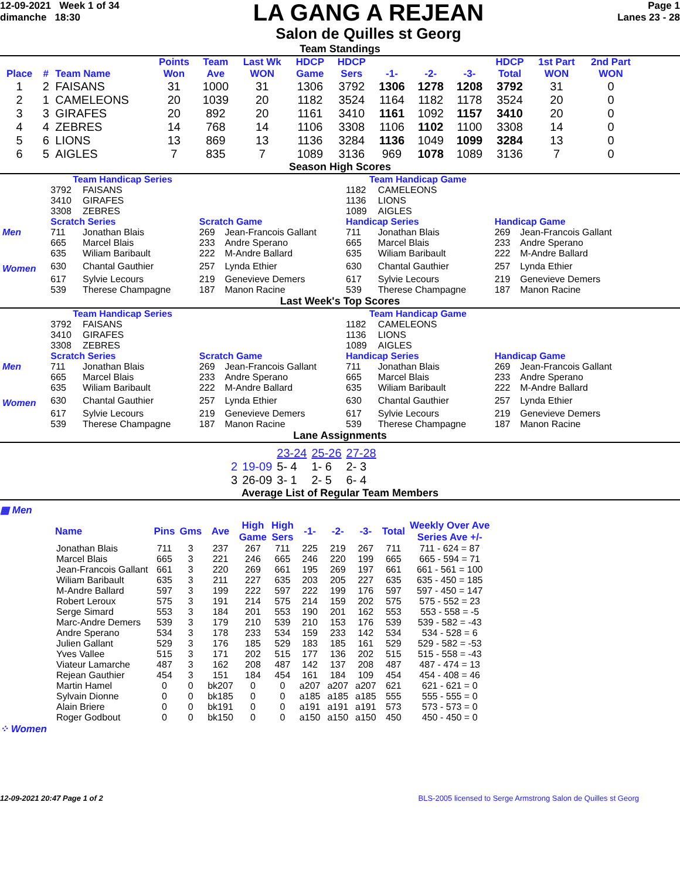12-09-2021 Week 1 of 34
dimanche 18:30
LA GANG A REJEAN
Salon de Quilles st Georg
Page 1
Lanes 23 - 28
Team Standings
| Place | # | Team Name | Points Won | Team Ave | Last Wk WON | HDCP Game | HDCP Sers | -1- | -2- | -3- | HDCP Total | 1st Part WON | 2nd Part WON |
| --- | --- | --- | --- | --- | --- | --- | --- | --- | --- | --- | --- | --- | --- |
| 1 | 2 | FAISANS | 31 | 1000 | 31 | 1306 | 3792 | 1306 | 1278 | 1208 | 3792 | 31 | 0 |
| 2 | 1 | CAMELEONS | 20 | 1039 | 20 | 1182 | 3524 | 1164 | 1182 | 1178 | 3524 | 20 | 0 |
| 3 | 3 | GIRAFES | 20 | 892 | 20 | 1161 | 3410 | 1161 | 1092 | 1157 | 3410 | 20 | 0 |
| 4 | 4 | ZEBRES | 14 | 768 | 14 | 1106 | 3308 | 1106 | 1102 | 1100 | 3308 | 14 | 0 |
| 5 | 6 | LIONS | 13 | 869 | 13 | 1136 | 3284 | 1136 | 1049 | 1099 | 3284 | 13 | 0 |
| 6 | 5 | AIGLES | 7 | 835 | 7 | 1089 | 3136 | 969 | 1078 | 1089 | 3136 | 7 | 0 |
Season High Scores
| | Team Handicap Series | | | | Team Handicap Game | | | |
| | 3792 | FAISANS | | | 1182 | CAMELEONS | | |
| | 3410 | GIRAFES | | | 1136 | LIONS | | |
| | 3308 | ZEBRES | | | 1089 | AIGLES | | |
| | Scratch Series | | Scratch Game | | Handicap Series | | Handicap Game | |
| Men | 711 | Jonathan Blais | 269 | Jean-Francois Gallant | 711 | Jonathan Blais | 269 | Jean-Francois Gallant |
| | 665 | Marcel Blais | 233 | Andre Sperano | 665 | Marcel Blais | 233 | Andre Sperano |
| | 635 | Wiliam Baribault | 222 | M-Andre Ballard | 635 | Wiliam Baribault | 222 | M-Andre Ballard |
| Women | 630 | Chantal Gauthier | 257 | Lynda Ethier | 630 | Chantal Gauthier | 257 | Lynda Ethier |
| | 617 | Sylvie Lecours | 219 | Genevieve Demers | 617 | Sylvie Lecours | 219 | Genevieve Demers |
| | 539 | Therese Champagne | 187 | Manon Racine | 539 | Therese Champagne | 187 | Manon Racine |
Last Week's Top Scores
| | Team Handicap Series | | | | Team Handicap Game | | | |
| | 3792 | FAISANS | | | 1182 | CAMELEONS | | |
| | 3410 | GIRAFES | | | 1136 | LIONS | | |
| | 3308 | ZEBRES | | | 1089 | AIGLES | | |
| | Scratch Series | | Scratch Game | | Handicap Series | | Handicap Game | |
| Men | 711 | Jonathan Blais | 269 | Jean-Francois Gallant | 711 | Jonathan Blais | 269 | Jean-Francois Gallant |
| | 665 | Marcel Blais | 233 | Andre Sperano | 665 | Marcel Blais | 233 | Andre Sperano |
| | 635 | Wiliam Baribault | 222 | M-Andre Ballard | 635 | Wiliam Baribault | 222 | M-Andre Ballard |
| Women | 630 | Chantal Gauthier | 257 | Lynda Ethier | 630 | Chantal Gauthier | 257 | Lynda Ethier |
| | 617 | Sylvie Lecours | 219 | Genevieve Demers | 617 | Sylvie Lecours | 219 | Genevieve Demers |
| | 539 | Therese Champagne | 187 | Manon Racine | 539 | Therese Champagne | 187 | Manon Racine |
Lane Assignments
| | | 23-24 | 25-26 | 27-28 |
| 2 | 19-09 | 5- 4 | 1- 6 | 2- 3 |
| 3 | 26-09 | 3- 1 | 2- 5 | 6- 4 |
Average List of Regular Team Members
▦ Men
| Name | Pins | Gms | Ave | High Game | High Sers | -1- | -2- | -3- | Total | Weekly Over Ave Series Ave +/- |
| --- | --- | --- | --- | --- | --- | --- | --- | --- | --- | --- |
| Jonathan Blais | 711 | 3 | 237 | 267 | 711 | 225 | 219 | 267 | 711 | 711 - 624 = 87 |
| Marcel Blais | 665 | 3 | 221 | 246 | 665 | 246 | 220 | 199 | 665 | 665 - 594 = 71 |
| Jean-Francois Gallant | 661 | 3 | 220 | 269 | 661 | 195 | 269 | 197 | 661 | 661 - 561 = 100 |
| Wiliam Baribault | 635 | 3 | 211 | 227 | 635 | 203 | 205 | 227 | 635 | 635 - 450 = 185 |
| M-Andre Ballard | 597 | 3 | 199 | 222 | 597 | 222 | 199 | 176 | 597 | 597 - 450 = 147 |
| Robert Leroux | 575 | 3 | 191 | 214 | 575 | 214 | 159 | 202 | 575 | 575 - 552 = 23 |
| Serge Simard | 553 | 3 | 184 | 201 | 553 | 190 | 201 | 162 | 553 | 553 - 558 = -5 |
| Marc-Andre Demers | 539 | 3 | 179 | 210 | 539 | 210 | 153 | 176 | 539 | 539 - 582 = -43 |
| Andre Sperano | 534 | 3 | 178 | 233 | 534 | 159 | 233 | 142 | 534 | 534 - 528 = 6 |
| Julien Gallant | 529 | 3 | 176 | 185 | 529 | 183 | 185 | 161 | 529 | 529 - 582 = -53 |
| Yves Vallee | 515 | 3 | 171 | 202 | 515 | 177 | 136 | 202 | 515 | 515 - 558 = -43 |
| Viateur Lamarche | 487 | 3 | 162 | 208 | 487 | 142 | 137 | 208 | 487 | 487 - 474 = 13 |
| Rejean Gauthier | 454 | 3 | 151 | 184 | 454 | 161 | 184 | 109 | 454 | 454 - 408 = 46 |
| Martin Hamel | 0 | 0 | bk207 | 0 | 0 | a207 | a207 | a207 | 621 | 621 - 621 = 0 |
| Sylvain Dionne | 0 | 0 | bk185 | 0 | 0 | a185 | a185 | a185 | 555 | 555 - 555 = 0 |
| Alain Briere | 0 | 0 | bk191 | 0 | 0 | a191 | a191 | a191 | 573 | 573 - 573 = 0 |
| Roger Godbout | 0 | 0 | bk150 | 0 | 0 | a150 | a150 | a150 | 450 | 450 - 450 = 0 |
⁘ Women
12-09-2021 20:47 Page 1 of 2 BLS-2005 licensed to Serge Armstrong Salon de Quilles st Georg